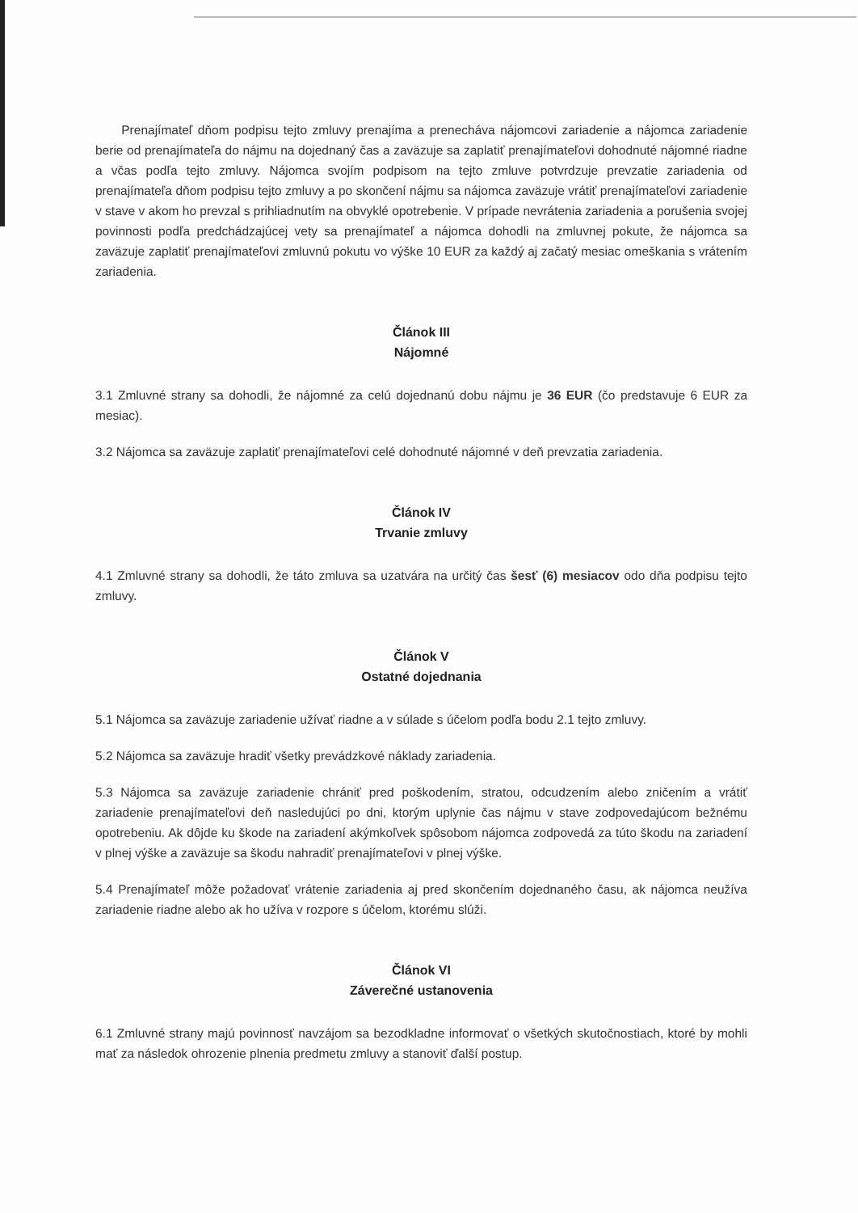Prenajímateľ dňom podpisu tejto zmluvy prenajíma a prenecháva nájomcovi zariadenie a nájomca zariadenie berie od prenajímateľa do nájmu na dojednaný čas a zaväzuje sa zaplatiť prenajímateľovi dohodnuté nájomné riadne a včas podľa tejto zmluvy. Nájomca svojím podpisom na tejto zmluve potvrdzuje prevzatie zariadenia od prenajímateľa dňom podpisu tejto zmluvy a po skončení nájmu sa nájomca zaväzuje vrátiť prenajímateľovi zariadenie v stave v akom ho prevzal s prihliadnutím na obvyklé opotrebenie. V prípade nevrátenia zariadenia a porušenia svojej povinnosti podľa predchádzajúcej vety sa prenajímateľ a nájomca dohodli na zmluvnej pokute, že nájomca sa zaväzuje zaplatiť prenajímateľovi zmluvnú pokutu vo výške 10 EUR za každý aj začatý mesiac omeškania s vrátením zariadenia.
Článok III
Nájomné
3.1 Zmluvné strany sa dohodli, že nájomné za celú dojednanú dobu nájmu je 36 EUR (čo predstavuje 6 EUR za mesiac).
3.2 Nájomca sa zaväzuje zaplatiť prenajímateľovi celé dohodnuté nájomné v deň prevzatia zariadenia.
Článok IV
Trvanie zmluvy
4.1 Zmluvné strany sa dohodli, že táto zmluva sa uzatvára na určitý čas šesť (6) mesiacov odo dňa podpisu tejto zmluvy.
Článok V
Ostatné dojednania
5.1 Nájomca sa zaväzuje zariadenie užívať riadne a v súlade s účelom podľa bodu 2.1 tejto zmluvy.
5.2 Nájomca sa zaväzuje hradiť všetky prevádzkové náklady zariadenia.
5.3 Nájomca sa zaväzuje zariadenie chrániť pred poškodením, stratou, odcudzením alebo zničením a vrátiť zariadenie prenajímateľovi deň nasledujúci po dni, ktorým uplynie čas nájmu v stave zodpovedajúcom bežnému opotrebeniu. Ak dôjde ku škode na zariadení akýmkoľvek spôsobom nájomca zodpovedá za túto škodu na zariadení v plnej výške a zaväzuje sa škodu nahradiť prenajímateľovi v plnej výške.
5.4 Prenajímateľ môže požadovať vrátenie zariadenia aj pred skončením dojednaného času, ak nájomca neužíva zariadenie riadne alebo ak ho užíva v rozpore s účelom, ktorému slúži.
Článok VI
Záverečné ustanovenia
6.1 Zmluvné strany majú povinnosť navzájom sa bezodkladne informovať o všetkých skutočnostiach, ktoré by mohli mať za následok ohrozenie plnenia predmetu zmluvy a stanoviť ďalší postup.